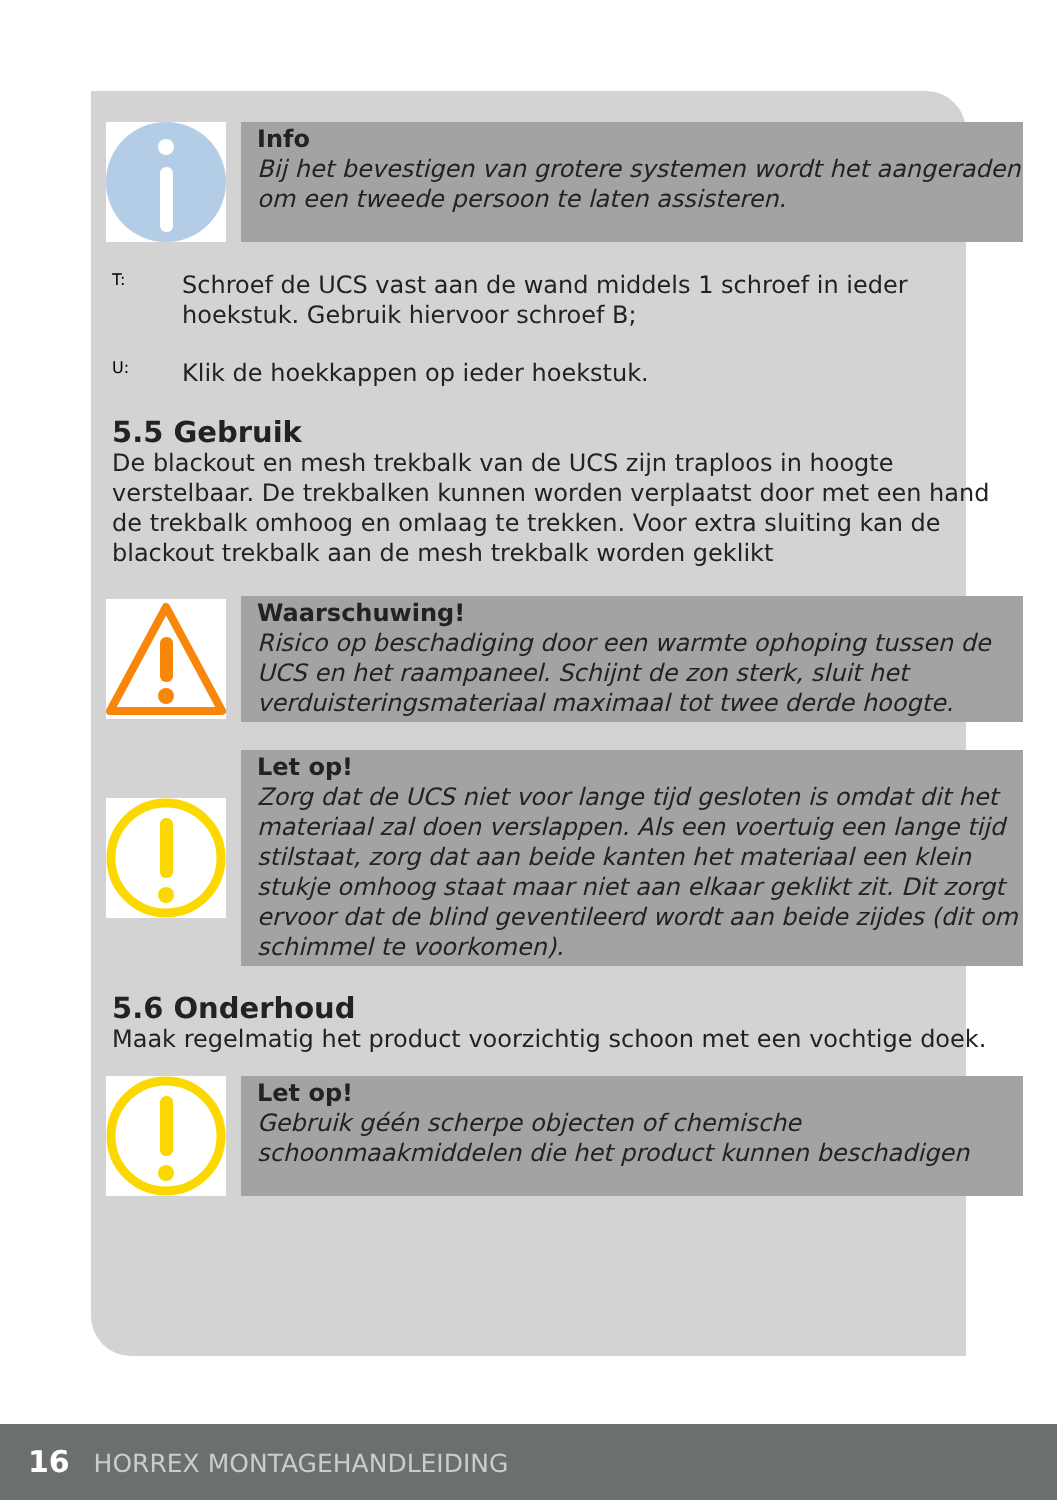Info
Bij het bevestigen van grotere systemen wordt het aangeraden om een tweede persoon te laten assisteren.
T:
Schroef de UCS vast aan de wand middels 1 schroef in ieder hoekstuk. Gebruik hiervoor schroef B;
U:
Klik de hoekkappen op ieder hoekstuk.
5.5 Gebruik
De blackout en mesh trekbalk van de UCS zijn traploos in hoogte verstelbaar. De trekbalken kunnen worden verplaatst door met een hand de trekbalk omhoog en omlaag te trekken. Voor extra sluiting kan de blackout trekbalk aan de mesh trekbalk worden geklikt
Waarschuwing!
Risico op beschadiging door een warmte ophoping tussen de UCS en het raampaneel. Schijnt de zon sterk, sluit het verduisteringsmateriaal maximaal tot twee derde hoogte.
Let op!
Zorg dat de UCS niet voor lange tijd gesloten is omdat dit het materiaal zal doen verslappen. Als een voertuig een lange tijd stilstaat, zorg dat aan beide kanten het materiaal een klein stukje omhoog staat maar niet aan elkaar geklikt zit. Dit zorgt ervoor dat de blind geventileerd wordt aan beide zijdes (dit om schimmel te voorkomen).
5.6 Onderhoud
Maak regelmatig het product voorzichtig schoon met een vochtige doek.
Let op!
Gebruik géén scherpe objecten of chemische schoonmaakmiddelen die het product kunnen beschadigen
16 HORREX MONTAGEHANDLEIDING